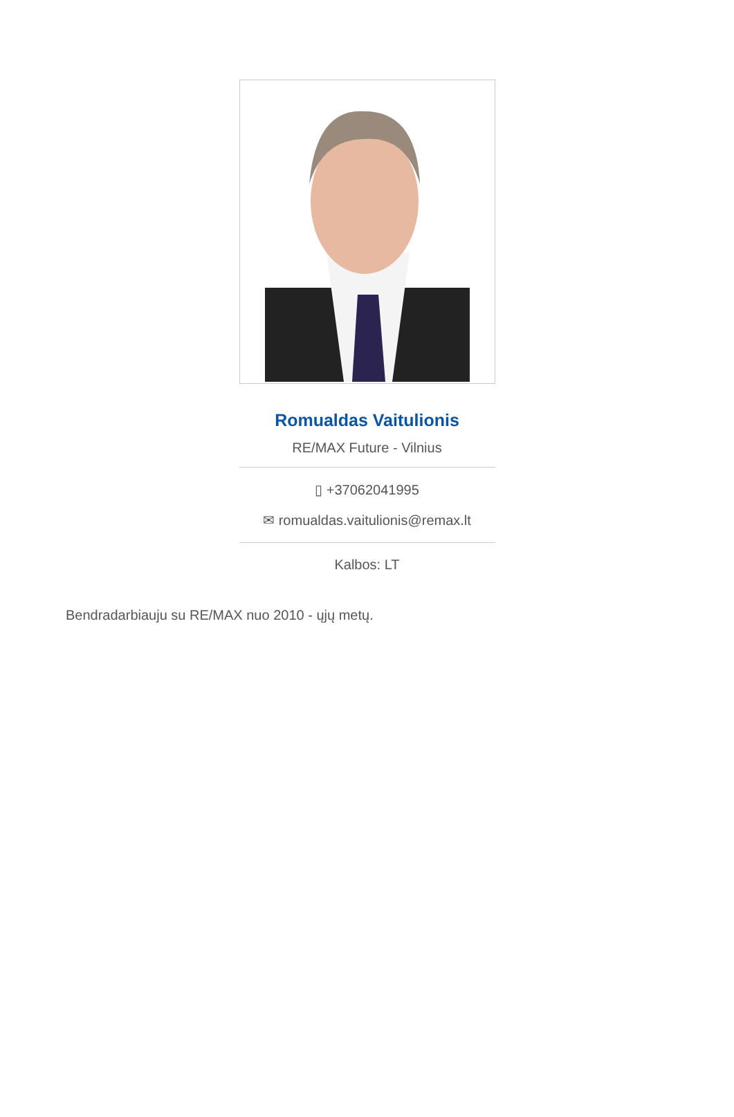Romualdas Vaitulionis
RE/MAX Future - Vilnius
▯ +37062041995
✉ romualdas.vaitulionis@remax.lt
Kalbos: LT
Bendradarbiauju su RE/MAX nuo 2010 - ųjų metų.